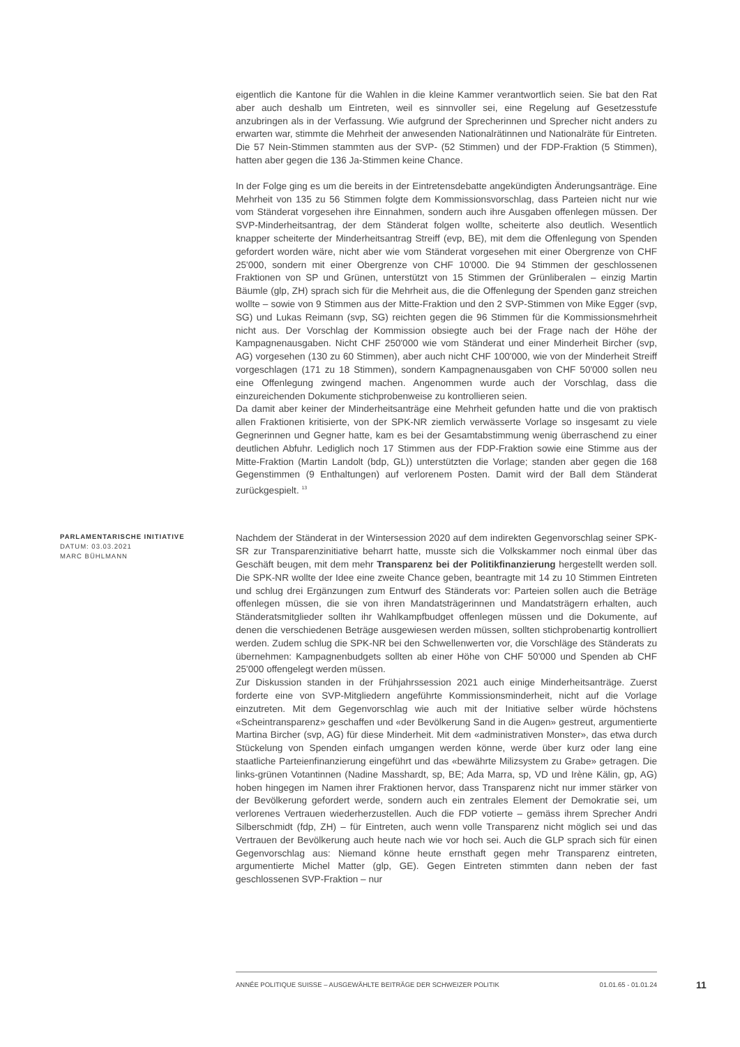eigentlich die Kantone für die Wahlen in die kleine Kammer verantwortlich seien. Sie bat den Rat aber auch deshalb um Eintreten, weil es sinnvoller sei, eine Regelung auf Gesetzesstufe anzubringen als in der Verfassung. Wie aufgrund der Sprecherinnen und Sprecher nicht anders zu erwarten war, stimmte die Mehrheit der anwesenden Nationalrätinnen und Nationalräte für Eintreten. Die 57 Nein-Stimmen stammten aus der SVP- (52 Stimmen) und der FDP-Fraktion (5 Stimmen), hatten aber gegen die 136 Ja-Stimmen keine Chance.
In der Folge ging es um die bereits in der Eintretensdebatte angekündigten Änderungsanträge. Eine Mehrheit von 135 zu 56 Stimmen folgte dem Kommissionsvorschlag, dass Parteien nicht nur wie vom Ständerat vorgesehen ihre Einnahmen, sondern auch ihre Ausgaben offenlegen müssen. Der SVP-Minderheitsantrag, der dem Ständerat folgen wollte, scheiterte also deutlich. Wesentlich knapper scheiterte der Minderheitsantrag Streiff (evp, BE), mit dem die Offenlegung von Spenden gefordert worden wäre, nicht aber wie vom Ständerat vorgesehen mit einer Obergrenze von CHF 25'000, sondern mit einer Obergrenze von CHF 10'000. Die 94 Stimmen der geschlossenen Fraktionen von SP und Grünen, unterstützt von 15 Stimmen der Grünliberalen – einzig Martin Bäumle (glp, ZH) sprach sich für die Mehrheit aus, die die Offenlegung der Spenden ganz streichen wollte – sowie von 9 Stimmen aus der Mitte-Fraktion und den 2 SVP-Stimmen von Mike Egger (svp, SG) und Lukas Reimann (svp, SG) reichten gegen die 96 Stimmen für die Kommissionsmehrheit nicht aus. Der Vorschlag der Kommission obsiegte auch bei der Frage nach der Höhe der Kampagnenausgaben. Nicht CHF 250'000 wie vom Ständerat und einer Minderheit Bircher (svp, AG) vorgesehen (130 zu 60 Stimmen), aber auch nicht CHF 100'000, wie von der Minderheit Streiff vorgeschlagen (171 zu 18 Stimmen), sondern Kampagnenausgaben von CHF 50'000 sollen neu eine Offenlegung zwingend machen. Angenommen wurde auch der Vorschlag, dass die einzureichenden Dokumente stichprobenweise zu kontrollieren seien.
Da damit aber keiner der Minderheitsanträge eine Mehrheit gefunden hatte und die von praktisch allen Fraktionen kritisierte, von der SPK-NR ziemlich verwässerte Vorlage so insgesamt zu viele Gegnerinnen und Gegner hatte, kam es bei der Gesamtabstimmung wenig überraschend zu einer deutlichen Abfuhr. Lediglich noch 17 Stimmen aus der FDP-Fraktion sowie eine Stimme aus der Mitte-Fraktion (Martin Landolt (bdp, GL)) unterstützten die Vorlage; standen aber gegen die 168 Gegenstimmen (9 Enthaltungen) auf verlorenem Posten. Damit wird der Ball dem Ständerat zurückgespielt. <sup>13</sup>
PARLAMENTARISCHE INITIATIVE
DATUM: 03.03.2021
MARC BÜHLMANN
Nachdem der Ständerat in der Wintersession 2020 auf dem indirekten Gegenvorschlag seiner SPK-SR zur Transparenzinitiative beharrt hatte, musste sich die Volkskammer noch einmal über das Geschäft beugen, mit dem mehr Transparenz bei der Politikfinanzierung hergestellt werden soll. Die SPK-NR wollte der Idee eine zweite Chance geben, beantragte mit 14 zu 10 Stimmen Eintreten und schlug drei Ergänzungen zum Entwurf des Ständerats vor: Parteien sollen auch die Beträge offenlegen müssen, die sie von ihren Mandatsträgerinnen und Mandatsträgern erhalten, auch Ständeratsmitglieder sollten ihr Wahlkampfbudget offenlegen müssen und die Dokumente, auf denen die verschiedenen Beträge ausgewiesen werden müssen, sollten stichprobenartig kontrolliert werden. Zudem schlug die SPK-NR bei den Schwellenwerten vor, die Vorschläge des Ständerats zu übernehmen: Kampagnenbudgets sollten ab einer Höhe von CHF 50'000 und Spenden ab CHF 25'000 offengelegt werden müssen.
Zur Diskussion standen in der Frühjahrssession 2021 auch einige Minderheitsanträge. Zuerst forderte eine von SVP-Mitgliedern angeführte Kommissionsminderheit, nicht auf die Vorlage einzutreten. Mit dem Gegenvorschlag wie auch mit der Initiative selber würde höchstens «Scheintransparenz» geschaffen und «der Bevölkerung Sand in die Augen» gestreut, argumentierte Martina Bircher (svp, AG) für diese Minderheit. Mit dem «administrativen Monster», das etwa durch Stückelung von Spenden einfach umgangen werden könne, werde über kurz oder lang eine staatliche Parteienfinanzierung eingeführt und das «bewährte Milizsystem zu Grabe» getragen. Die links-grünen Votantinnen (Nadine Masshardt, sp, BE; Ada Marra, sp, VD und Irène Kälin, gp, AG) hoben hingegen im Namen ihrer Fraktionen hervor, dass Transparenz nicht nur immer stärker von der Bevölkerung gefordert werde, sondern auch ein zentrales Element der Demokratie sei, um verlorenes Vertrauen wiederherzustellen. Auch die FDP votierte – gemäss ihrem Sprecher Andri Silberschmidt (fdp, ZH) – für Eintreten, auch wenn volle Transparenz nicht möglich sei und das Vertrauen der Bevölkerung auch heute nach wie vor hoch sei. Auch die GLP sprach sich für einen Gegenvorschlag aus: Niemand könne heute ernsthaft gegen mehr Transparenz eintreten, argumentierte Michel Matter (glp, GE). Gegen Eintreten stimmten dann neben der fast geschlossenen SVP-Fraktion – nur
ANNÉE POLITIQUE SUISSE – AUSGEWÄHLTE BEITRÄGE DER SCHWEIZER POLITIK 01.01.65 - 01.01.24
11